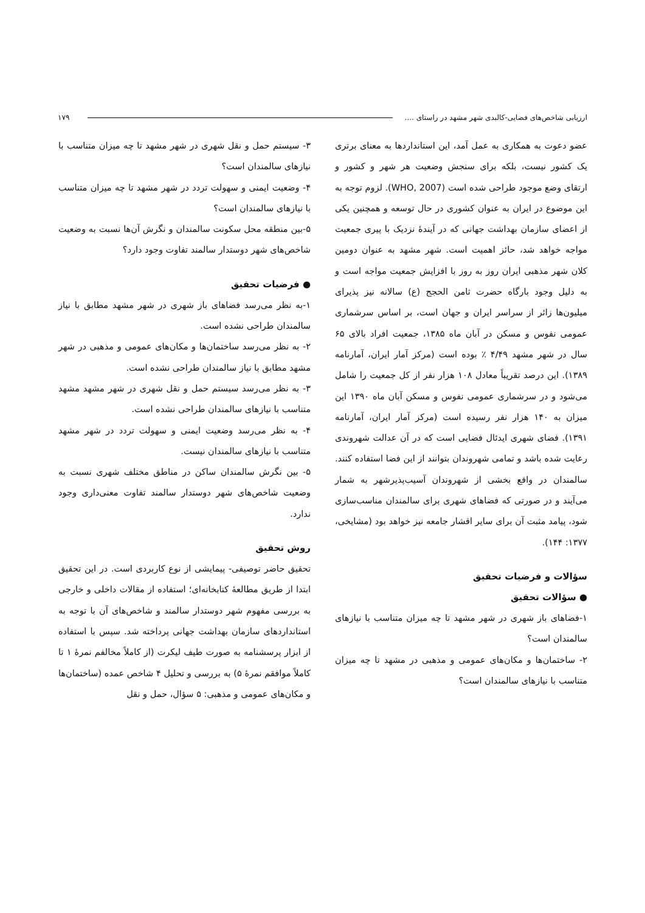ارزیابی شاخص‌های فضایی-کالبدی شهر مشهد در راستای .... ۱۷۹
عضو دعوت به همکاری به عمل آمد، این استانداردها به معنای برتری یک کشور نیست، بلکه برای سنجش وضعیت هر شهر و کشور و ارتقای وضع موجود طراحی شده است (WHO, 2007). لزوم توجه به این موضوع در ایران به عنوان کشوری در حال توسعه و همچنین یکی از اعضای سازمان بهداشت جهانی که در آیندهٔ نزدیک با پیری جمعیت مواجه خواهد شد، حائز اهمیت است. شهر مشهد به عنوان دومین کلان شهر مذهبی ایران روز به روز با افزایش جمعیت مواجه است و به دلیل وجود بارگاه حضرت ثامن الحجج (ع) سالانه نیز پذیرای میلیون‌ها زائر از سراسر ایران و جهان است، بر اساس سرشماری عمومی نفوس و مسکن در آبان ماه ۱۳۸۵، جمعیت افراد بالای ۶۵ سال در شهر مشهد ۴/۴۹ ٪ بوده است (مرکز آمار ایران، آمارنامه ۱۳۸۹). این درصد تقریباً معادل ۱۰۸ هزار نفر از کل جمعیت را شامل می‌شود و در سرشماری عمومی نفوس و مسکن آبان ماه ۱۳۹۰ این میزان به ۱۴۰ هزار نفر رسیده است (مرکز آمار ایران، آمارنامه ۱۳۹۱). فضای شهری ایدئال فضایی است که در آن عدالت شهروندی رعایت شده باشد و تمامی شهروندان بتوانند از این فضا استفاده کنند. سالمندان در واقع بخشی از شهروندان آسیب‌پذیرشهر به شمار می‌آیند و در صورتی که فضاهای شهری برای سالمندان مناسب‌سازی شود، پیامد مثبت آن برای سایر اقشار جامعه نیز خواهد بود (مشایخی، ۱۳۷۷: ۱۴۴).
سؤالات و فرضیات تحقیق
● سؤالات تحقیق
۱-فضاهای باز شهری در شهر مشهد تا چه میزان متناسب با نیازهای سالمندان است؟
۲- ساختمان‌ها و مکان‌های عمومی و مذهبی در مشهد تا چه میزان متناسب با نیازهای سالمندان است؟
۳- سیستم حمل و نقل شهری در شهر مشهد تا چه میزان متناسب با نیازهای سالمندان است؟
۴- وضعیت ایمنی و سهولت تردد در شهر مشهد تا چه میزان متناسب با نیازهای سالمندان است؟
۵-بین منطقه محل سکونت سالمندان و نگرش آن‌ها نسبت به وضعیت شاخص‌های شهر دوستدار سالمند تفاوت وجود دارد؟
● فرضیات تحقیق
۱-به نظر می‌رسد فضاهای باز شهری در شهر مشهد مطابق با نیاز سالمندان طراحی نشده است.
۲- به نظر می‌رسد ساختمان‌ها و مکان‌های عمومی و مذهبی در شهر مشهد مطابق با نیاز سالمندان طراحی نشده است.
۳- به نظر می‌رسد سیستم حمل و نقل شهری در شهر مشهد مشهد متناسب با نیازهای سالمندان طراحی نشده است.
۴- به نظر می‌رسد وضعیت ایمنی و سهولت تردد در شهر مشهد متناسب با نیازهای سالمندان نیست.
۵- بین نگرش سالمندان ساکن در مناطق مختلف شهری نسبت به وضعیت شاخص‌های شهر دوستدار سالمند تفاوت معنی‌داری وجود ندارد.
روش تحقیق
تحقیق حاضر توصیفی- پیمایشی از نوع کاربردی است. در این تحقیق ابتدا از طریق مطالعهٔ کتابخانه‌ای؛ استفاده از مقالات داخلی و خارجی به بررسی مفهوم شهر دوستدار سالمند و شاخص‌های آن با توجه به استانداردهای سازمان بهداشت جهانی پرداخته شد. سپس با استفاده از ابزار پرسشنامه به صورت طیف لیکرت (از کاملاً مخالفم نمرهٔ ۱ تا کاملاً موافقم نمرهٔ ۵) به بررسی و تحلیل ۴ شاخص عمده (ساختمان‌ها و مکان‌های عمومی و مذهبی: ۵ سؤال، حمل و نقل